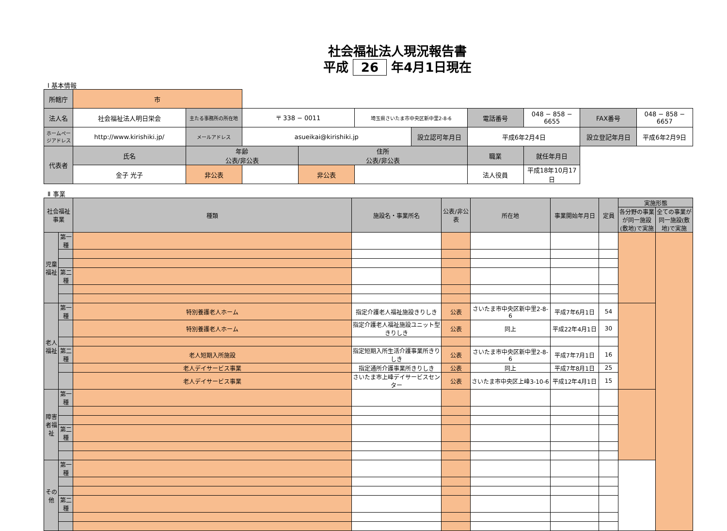社会福祉法人現況報告書
平成 26 年4月1日現在
Ⅰ 基本情報
| 所轄庁 | 市 | | | | | | | | | |
| 法人名 | 社会福祉法人明日栄会 | 主たる事務所の所在地 | 〒 338 − 0011 | | 埼玉県さいたま市中央区新中里2-8-6 | | 電話番号 | 048 − 858 − 6655 | FAX番号 | 048 − 858 − 6657 |
| ホームページアドレス | http://www.kirishiki.jp/ | メールアドレス | asueikai@kirishiki.jp | | | 設立認可年月日 | 平成6年2月4日 | | 設立登記年月日 | 平成6年2月9日 |
| 代表者 | 氏名 | 年齢 公表/非公表 | | 住所 公表/非公表 | | | 職業 | 就任年月日 | | |
| | 金子 光子 | 非公表 | | 非公表 | | | 法人役員 | 平成18年10月17日 | | |
Ⅱ 事業
| 社会福祉事業 | | 種類 | 施設名・事業所名 | 公表/非公表 | 所在地 | 事業開始年月日 | 定員 | 実施形態 | |
| --- | --- | --- | --- | --- | --- | --- | --- | --- | --- |
| | | | | | | | | 各分野の事業が同一施設(敷地)で実施 | 全ての事業が同一施設(敷地)で実施 |
| 児童福祉 | 第一種 | | | | | | | | |
| | 第二種 | | | | | | | | |
| 老人福祉 | 第一種 | 特別養護老人ホーム | 指定介護老人福祉施設きりしき | 公表 | さいたま市中央区新中里2-8-6 | 平成7年6月1日 | 54 | | |
| | | 特別養護老人ホーム | 指定介護老人福祉施設ユニット型きりしき | 公表 | 同上 | 平成22年4月1日 | 30 | | |
| | 第二種 | 老人短期入所施設 | 指定短期入所生活介護事業所きりしき | 公表 | さいたま市中央区新中里2-8-6 | 平成7年7月1日 | 16 | | |
| | | 老人デイサービス事業 | 指定通所介護事業所きりしき | 公表 | 同上 | 平成7年8月1日 | 25 | | |
| | | 老人デイサービス事業 | さいたま市上峰デイサービスセンター | 公表 | さいたま市中央区上峰3-10-6 | 平成12年4月1日 | 15 | | |
| 障害者福祉 | 第一種 | | | | | | | | |
| | 第二種 | | | | | | | | |
| その他 | 第一種 | | | | | | | | |
| | 第二種 | | | | | | | | |